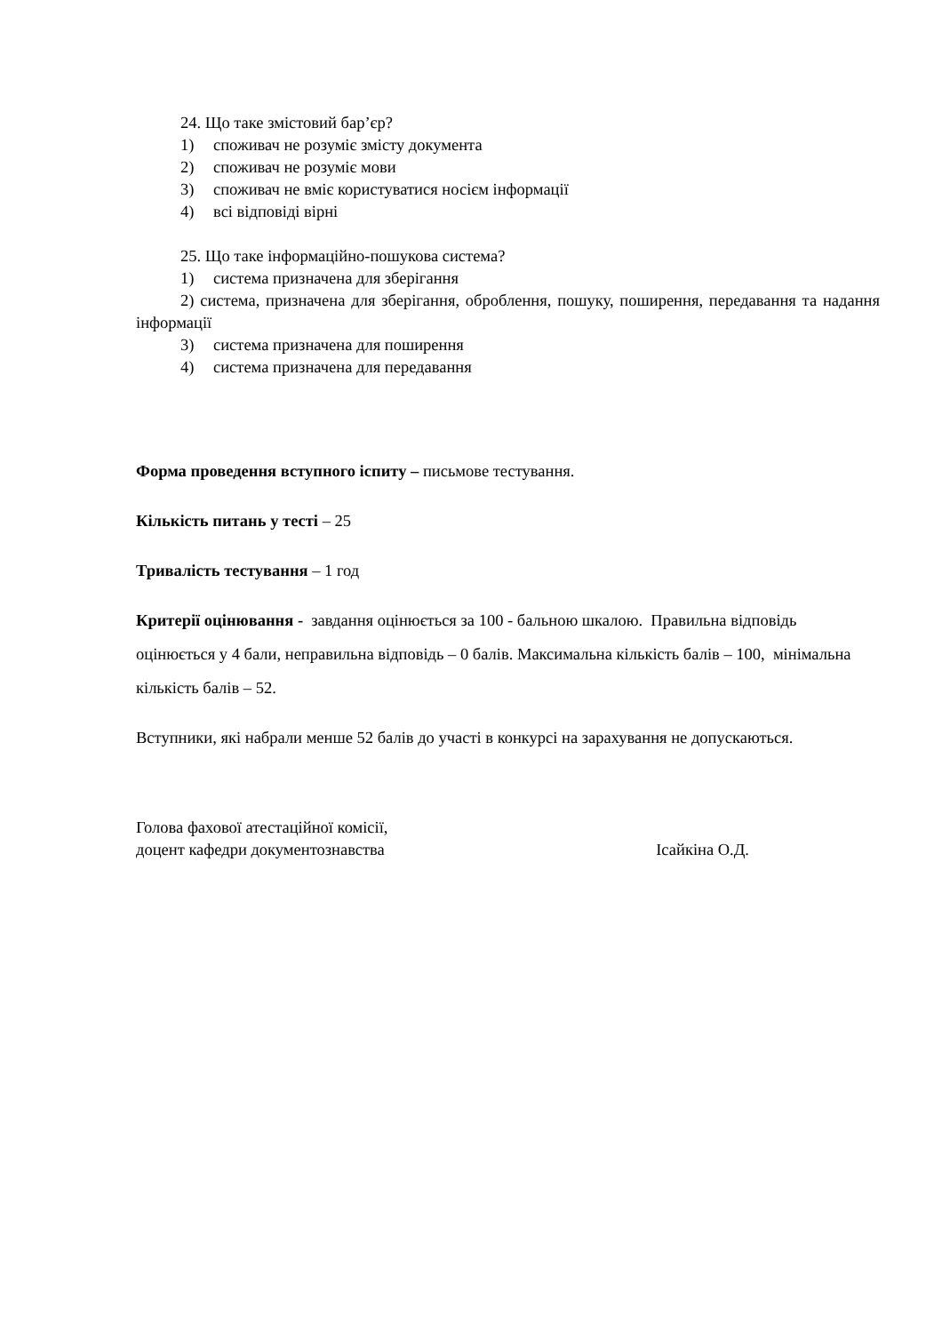24. Що таке змістовий бар’єр?
1) споживач не розуміє змісту документа
2) споживач не розуміє мови
3) споживач не вміє користуватися носієм інформації
4) всі відповіді вірні
25. Що таке інформаційно-пошукова система?
1) система призначена для зберігання
2) система, призначена для зберігання, оброблення, пошуку, поширення, передавання та надання інформації
3) система призначена для поширення
4) система призначена для передавання
Форма проведення вступного іспиту – письмове тестування.
Кількість питань у тесті – 25
Тривалість тестування – 1 год
Критерії оцінювання - завдання оцінюється за 100 - бальною шкалою. Правильна відповідь оцінюється у 4 бали, неправильна відповідь – 0 балів. Максимальна кількість балів – 100, мінімальна кількість балів – 52.
Вступники, які набрали менше 52 балів до участі в конкурсі на зарахування не допускаються.
Голова фахової атестаційної комісії,
доцент кафедри документознавства Ісайкіна О.Д.